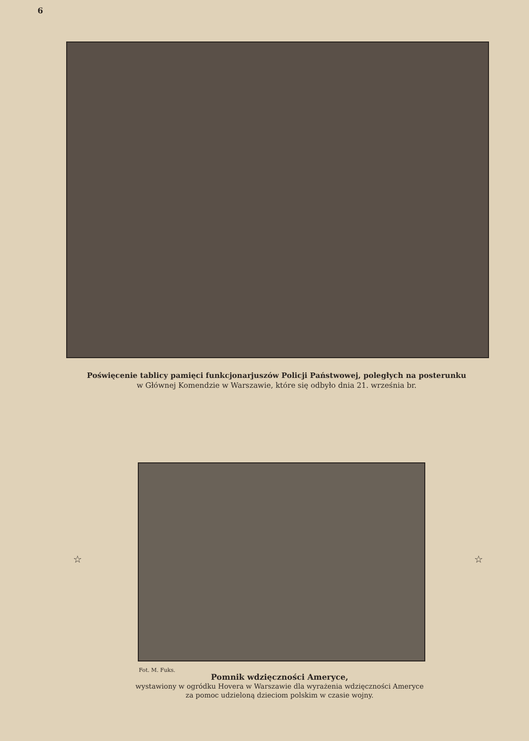6
Poświęcenie tablicy pamięci funkcjonarjuszów Policji Państwowej, poległych na posterunku
w Głównej Komendzie w Warszawie, które się odbyło dnia 21. września br.
☆ ☆
Fot. M. Fuks.
Pomnik wdzięczności Ameryce,
wystawiony w ogródku Hovera w Warszawie dla wyrażenia wdzięczności Ameryce za pomoc udzieloną dzieciom polskim w czasie wojny.